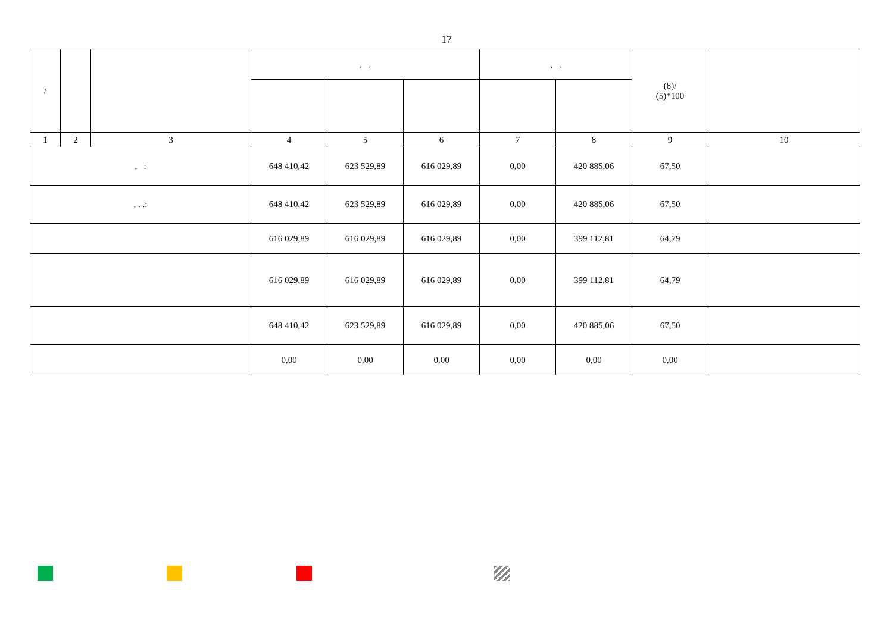17
| / | | | , . | | | , . | | (8)/ (5)*100 | |
| --- | --- | --- | --- | --- | --- | --- | --- | --- | --- |
| 1 | 2 | 3 | 4 | 5 | 6 | 7 | 8 | 9 | 10 |
| , : | | | 648 410,42 | 623 529,89 | 616 029,89 | 0,00 | 420 885,06 | 67,50 | |
| , . .: | | | 648 410,42 | 623 529,89 | 616 029,89 | 0,00 | 420 885,06 | 67,50 | |
| | | | 616 029,89 | 616 029,89 | 616 029,89 | 0,00 | 399 112,81 | 64,79 | |
| | | | 616 029,89 | 616 029,89 | 616 029,89 | 0,00 | 399 112,81 | 64,79 | |
| | | | 648 410,42 | 623 529,89 | 616 029,89 | 0,00 | 420 885,06 | 67,50 | |
| | | | 0,00 | 0,00 | 0,00 | 0,00 | 0,00 | 0,00 | |